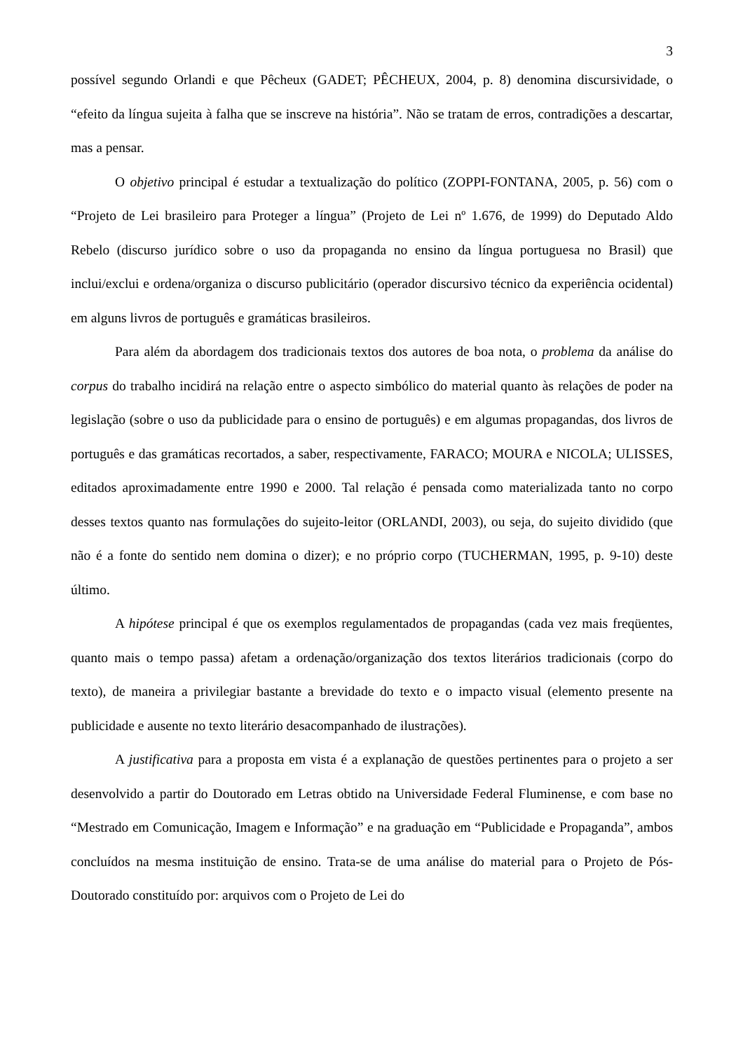3
possível segundo Orlandi e que Pêcheux (GADET; PÊCHEUX, 2004, p. 8) denomina discursividade, o “efeito da língua sujeita à falha que se inscreve na história”. Não se tratam de erros, contradições a descartar, mas a pensar.
O objetivo principal é estudar a textualização do político (ZOPPI-FONTANA, 2005, p. 56) com o “Projeto de Lei brasileiro para Proteger a língua” (Projeto de Lei nº 1.676, de 1999) do Deputado Aldo Rebelo (discurso jurídico sobre o uso da propaganda no ensino da língua portuguesa no Brasil) que inclui/exclui e ordena/organiza o discurso publicitário (operador discursivo técnico da experiência ocidental) em alguns livros de português e gramáticas brasileiros.
Para além da abordagem dos tradicionais textos dos autores de boa nota, o problema da análise do corpus do trabalho incidirá na relação entre o aspecto simbólico do material quanto às relações de poder na legislação (sobre o uso da publicidade para o ensino de português) e em algumas propagandas, dos livros de português e das gramáticas recortados, a saber, respectivamente, FARACO; MOURA e NICOLA; ULISSES, editados aproximadamente entre 1990 e 2000. Tal relação é pensada como materializada tanto no corpo desses textos quanto nas formulações do sujeito-leitor (ORLANDI, 2003), ou seja, do sujeito dividido (que não é a fonte do sentido nem domina o dizer); e no próprio corpo (TUCHERMAN, 1995, p. 9-10) deste último.
A hipótese principal é que os exemplos regulamentados de propagandas (cada vez mais freqüentes, quanto mais o tempo passa) afetam a ordenação/organização dos textos literários tradicionais (corpo do texto), de maneira a privilegiar bastante a brevidade do texto e o impacto visual (elemento presente na publicidade e ausente no texto literário desacompanhado de ilustrações).
A justificativa para a proposta em vista é a explanação de questões pertinentes para o projeto a ser desenvolvido a partir do Doutorado em Letras obtido na Universidade Federal Fluminense, e com base no “Mestrado em Comunicação, Imagem e Informação” e na graduação em “Publicidade e Propaganda”, ambos concluídos na mesma instituição de ensino. Trata-se de uma análise do material para o Projeto de Pós-Doutorado constituído por: arquivos com o Projeto de Lei do